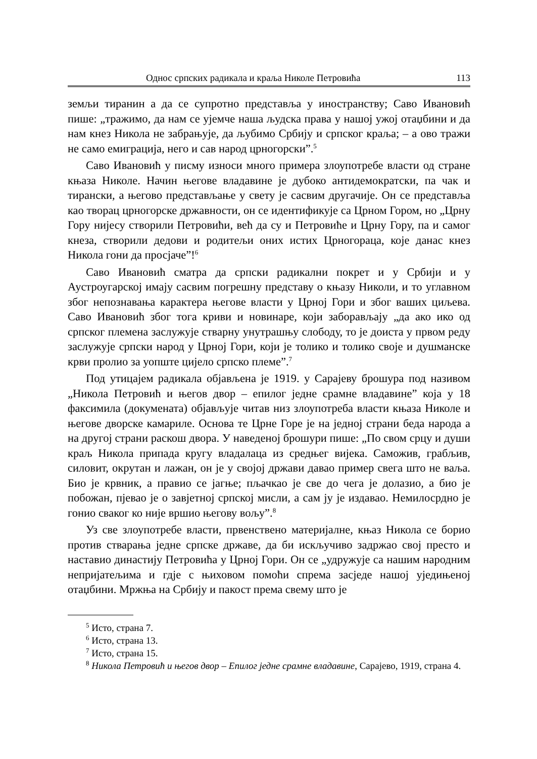Однос српских радикала и краља Николе Петровића 113
земљи тиранин а да се супротно представља у иностранству; Саво Ивановић пише: „тражимо, да нам се ујемче наша људска права у нашој ужој отаџбини и да нам кнез Никола не забрањује, да љубимо Србију и српског краља; – а ово тражи не само емиграција, него и сав народ црногорски”.<sup>5</sup>
Саво Ивановић у писму износи много примера злоупотребе власти од стране књаза Николе. Начин његове владавине је дубоко антидемократски, па чак и тирански, а његово представљање у свету је сасвим другачије. Он се представља као творац црногорске државности, он се идентификује са Црном Гором, но „Црну Гору нијесу створили Петровићи, већ да су и Петровиће и Црну Гору, па и самог кнеза, створили дедови и родитељи оних истих Црногораца, које данас кнез Никола гони да просјаче”!<sup>6</sup>
Саво Ивановић сматра да српски радикални покрет и у Србији и у Аустроугарској имају сасвим погрешну представу о књазу Николи, и то углавном због непознавања карактера његове власти у Црној Гори и због ваших циљева. Саво Ивановић због тога криви и новинаре, који заборављају „да ако ико од српског племена заслужује стварну унутрашњу слободу, то је доиста у првом реду заслужује српски народ у Црној Гори, који је толико и толико своје и душманске крви пролио за уопште цијело српско племе”.<sup>7</sup>
Под утицајем радикала објављена је 1919. у Сарајеву брошура под називом „Никола Петровић и његов двор – епилог једне срамне владавине” која у 18 факсимила (докумената) објављује читав низ злоупотреба власти књаза Николе и његове дворске камариле. Основа те Црне Горе је на једној страни беда народа а на другој страни раскош двора. У наведеној брошури пише: „По свом срцу и души краљ Никола припада кругу владалаца из средњег вијека. Саможив, грабљив, силовит, окрутан и лажан, он је у својој држави давао пример свега што не ваља. Био је крвник, а правио се јагње; пљачкао је све до чега је долазио, а био је побожан, пјевао је о завјетној српској мисли, а сам ју је издавао. Немилосрдно је гонио сваког ко није вршио његову вољу”.<sup>8</sup>
Уз све злоупотребе власти, првенствено материјалне, књаз Никола се борио против стварања једне српске државе, да би искључиво задржао свој престо и наставио династију Петровића у Црној Гори. Он се „удружује са нашим народним непријатељима и гдје с њиховом помоћи спрема засједе нашој уједињеној отаџбини. Мржња на Србију и пакост према свему што је
<sup>5</sup> Исто, страна 7.
<sup>6</sup> Исто, страна 13.
<sup>7</sup> Исто, страна 15.
<sup>8</sup> Никола Петровић и његов двор – Епилог једне срамне владавине, Сарајево, 1919, страна 4.